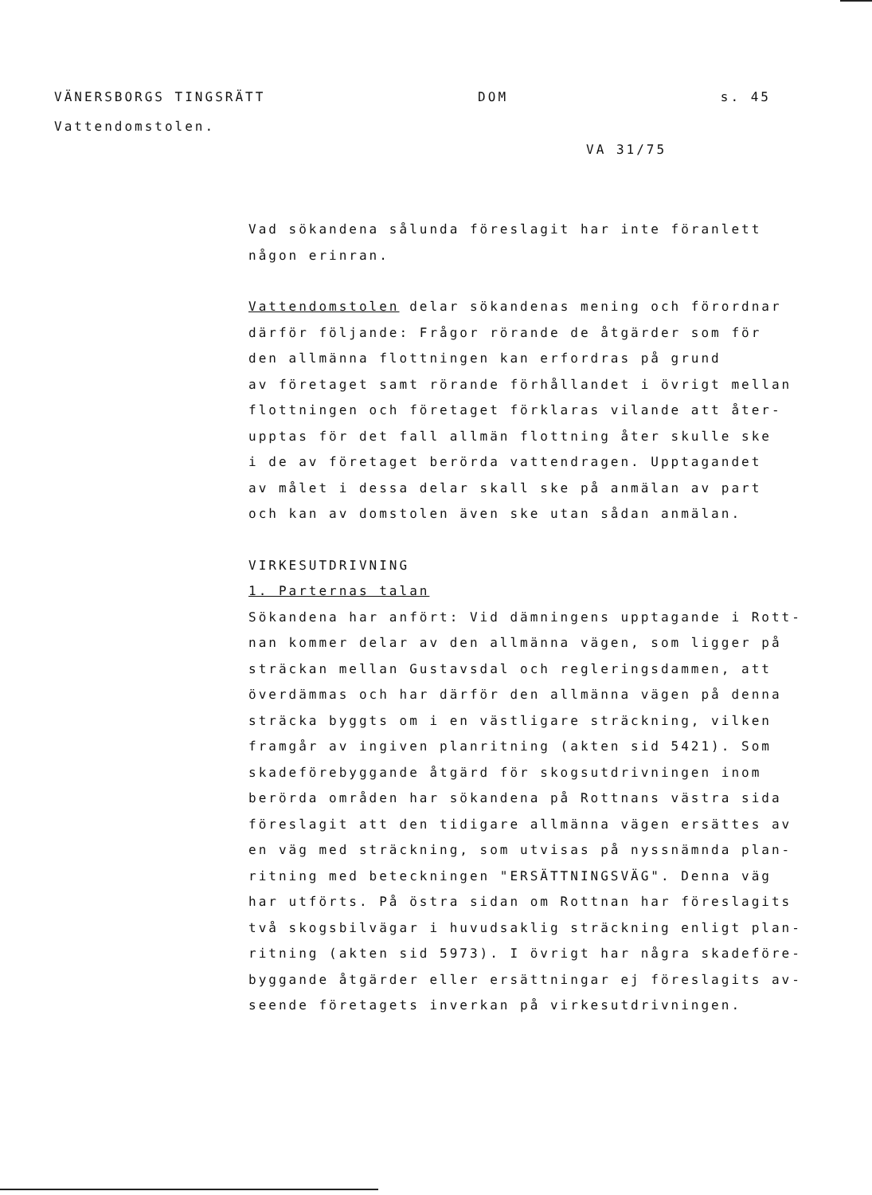VÄNERSBORGS TINGSRÄTT DOM s. 45
Vattendomstolen.
VA 31/75
Vad sökandena sålunda föreslagit har inte föranlett
någon erinran.
Vattendomstolen delar sökandenas mening och förordnar
därför följande: Frågor rörande de åtgärder som för
den allmänna flottningen kan erfordras på grund
av företaget samt rörande förhållandet i övrigt mellan
flottningen och företaget förklaras vilande att åter-
upptas för det fall allmän flottning åter skulle ske
i de av företaget berörda vattendragen. Upptagandet
av målet i dessa delar skall ske på anmälan av part
och kan av domstolen även ske utan sådan anmälan.
VIRKESUTDRIVNING
1. Parternas talan
Sökandena har anfört: Vid dämningens upptagande i Rott-
nan kommer delar av den allmänna vägen, som ligger på
sträckan mellan Gustavsdal och regleringsdammen, att
överdämmas och har därför den allmänna vägen på denna
sträcka byggts om i en västligare sträckning, vilken
framgår av ingiven planritning (akten sid 5421). Som
skadeförebyggande åtgärd för skogsutdrivningen inom
berörda områden har sökandena på Rottnans västra sida
föreslagit att den tidigare allmänna vägen ersättes av
en väg med sträckning, som utvisas på nyssnämnda plan-
ritning med beteckningen "ERSÄTTNINGSVÄG". Denna väg
har utförts. På östra sidan om Rottnan har föreslagits
två skogsbilvägar i huvudsaklig sträckning enligt plan-
ritning (akten sid 5973). I övrigt har några skadeföre-
byggande åtgärder eller ersättningar ej föreslagits av-
seende företagets inverkan på virkesutdrivningen.